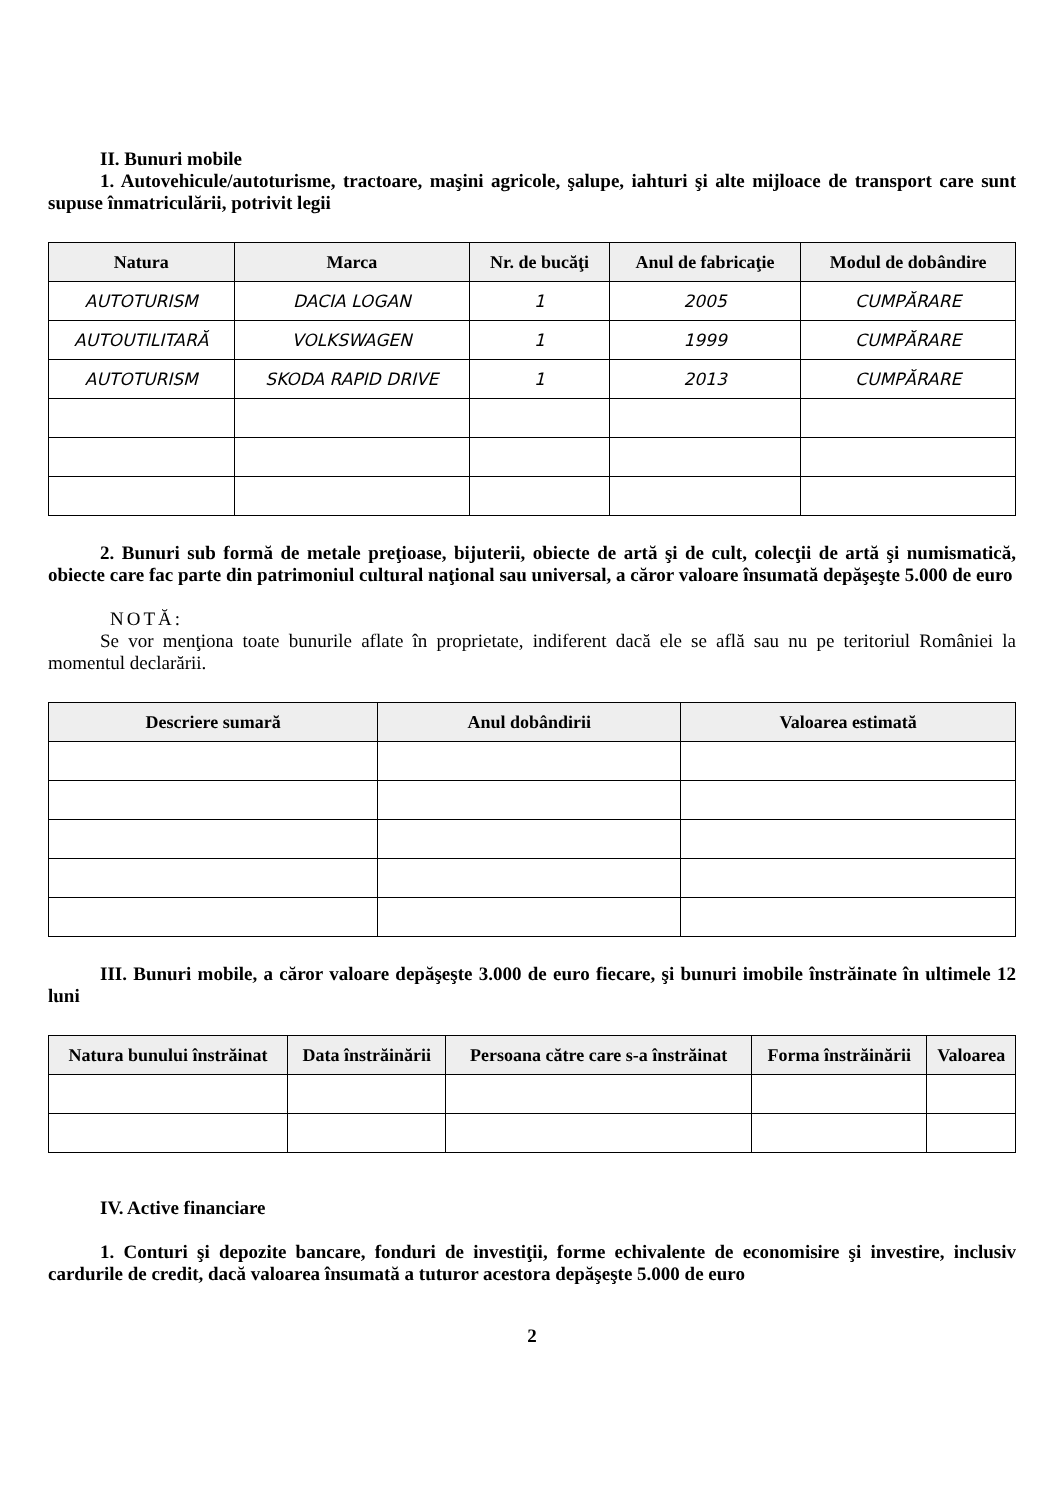II. Bunuri mobile
1. Autovehicule/autoturisme, tractoare, maşini agricole, şalupe, iahturi şi alte mijloace de transport care sunt supuse înmatriculării, potrivit legii
| Natura | Marca | Nr. de bucăţi | Anul de fabricaţie | Modul de dobândire |
| --- | --- | --- | --- | --- |
| AUTOTURISM | DACIA LOGAN | 1 | 2005 | CUMPĂRARE |
| AUTOUTILITARĂ | VOLKSWAGEN | 1 | 1999 | CUMPĂRARE |
| AUTOTURISM | SKODA RAPID DRIVE | 1 | 2013 | CUMPĂRARE |
2. Bunuri sub formă de metale preţioase, bijuterii, obiecte de artă şi de cult, colecţii de artă şi numismatică, obiecte care fac parte din patrimoniul cultural naţional sau universal, a căror valoare însumată depăşeşte 5.000 de euro
NOTĂ:
Se vor menţiona toate bunurile aflate în proprietate, indiferent dacă ele se află sau nu pe teritoriul României la momentul declarării.
| Descriere sumară | Anul dobândirii | Valoarea estimată |
| --- | --- | --- |
III. Bunuri mobile, a căror valoare depăşeşte 3.000 de euro fiecare, şi bunuri imobile înstrăinate în ultimele 12 luni
| Natura bunului înstrăinat | Data înstrăinării | Persoana către care s-a înstrăinat | Forma înstrăinării | Valoarea |
| --- | --- | --- | --- | --- |
IV. Active financiare
1. Conturi şi depozite bancare, fonduri de investiţii, forme echivalente de economisire şi investire, inclusiv cardurile de credit, dacă valoarea însumată a tuturor acestora depăşeşte 5.000 de euro
2